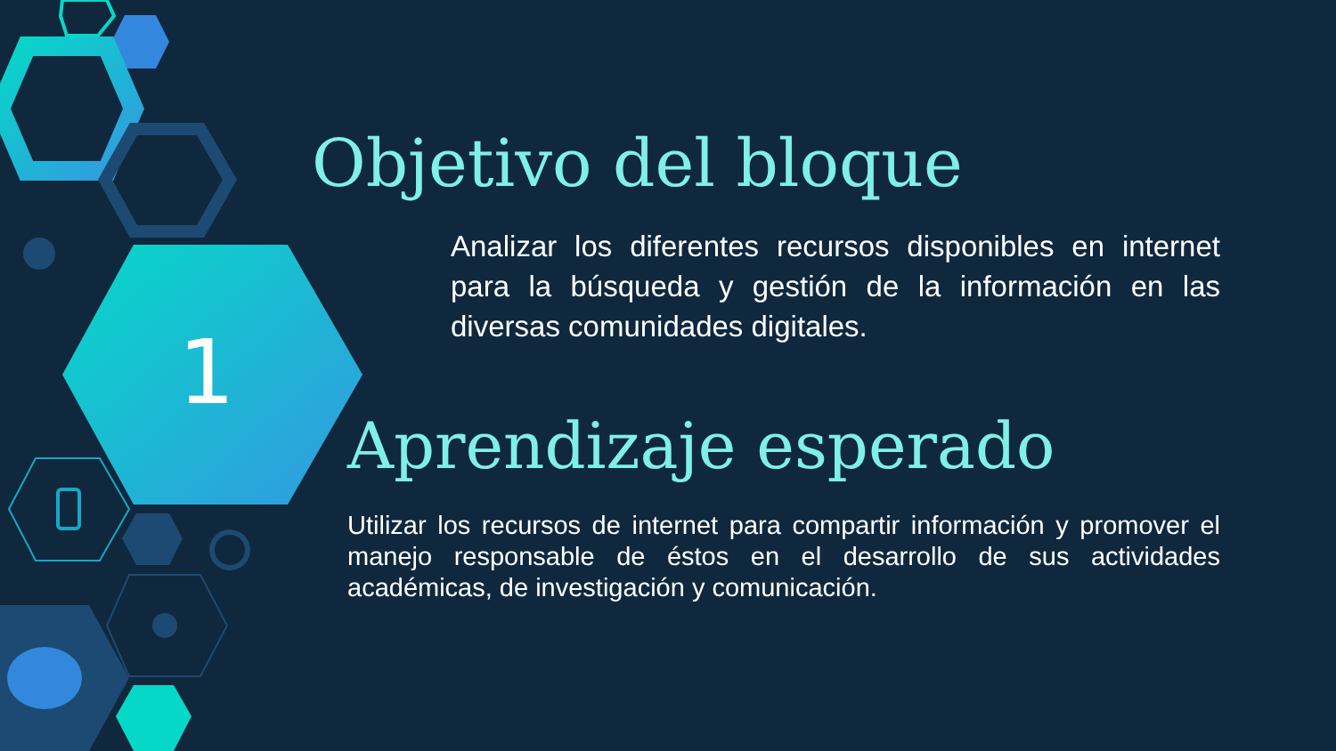1
Objetivo del bloque
Analizar los diferentes recursos disponibles en internet para la búsqueda y gestión de la información en las diversas comunidades digitales.
Aprendizaje esperado
Utilizar los recursos de internet para compartir información y promover el manejo responsable de éstos en el desarrollo de sus actividades académicas, de investigación y comunicación.